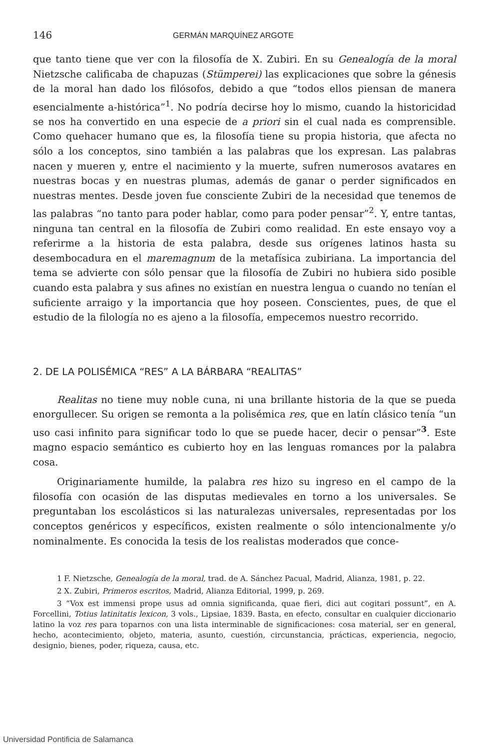146 GERMÁN MARQUÍNEZ ARGOTE
que tanto tiene que ver con la filosofía de X. Zubiri. En su Genealogía de la moral Nietzsche calificaba de chapuzas (Stümperei) las explicaciones que sobre la génesis de la moral han dado los filósofos, debido a que “todos ellos piensan de manera esencialmente a-histórica”<sup>1</sup>. No podría decirse hoy lo mismo, cuando la historicidad se nos ha convertido en una especie de a priori sin el cual nada es comprensible. Como quehacer humano que es, la filosofía tiene su propia historia, que afecta no sólo a los conceptos, sino también a las palabras que los expresan. Las palabras nacen y mueren y, entre el nacimiento y la muerte, sufren numerosos avatares en nuestras bocas y en nuestras plumas, además de ganar o perder significados en nuestras mentes. Desde joven fue consciente Zubiri de la necesidad que tenemos de las palabras “no tanto para poder hablar, como para poder pensar”<sup>2</sup>. Y, entre tantas, ninguna tan central en la filosofía de Zubiri como realidad. En este ensayo voy a referirme a la historia de esta palabra, desde sus orígenes latinos hasta su desembocadura en el maremagnum de la metafísica zubiriana. La importancia del tema se advierte con sólo pensar que la filosofía de Zubiri no hubiera sido posible cuando esta palabra y sus afines no existían en nuestra lengua o cuando no tenían el suficiente arraigo y la importancia que hoy poseen. Conscientes, pues, de que el estudio de la filología no es ajeno a la filosofía, empecemos nuestro recorrido.
2. DE LA POLISÉMICA “RES” A LA BÁRBARA “REALITAS”
Realitas no tiene muy noble cuna, ni una brillante historia de la que se pueda enorgullecer. Su origen se remonta a la polisémica res, que en latín clásico tenía “un uso casi infinito para significar todo lo que se puede hacer, decir o pensar”<sup>3</sup>. Este magno espacio semántico es cubierto hoy en las lenguas romances por la palabra cosa.
Originariamente humilde, la palabra res hizo su ingreso en el campo de la filosofía con ocasión de las disputas medievales en torno a los universales. Se preguntaban los escolásticos si las naturalezas universales, representadas por los conceptos genéricos y específicos, existen realmente o sólo intencionalmente y/o nominalmente. Es conocida la tesis de los realistas moderados que conce-
1 F. Nietzsche, Genealogía de la moral, trad. de A. Sánchez Pacual, Madrid, Alianza, 1981, p. 22.
2 X. Zubiri, Primeros escritos, Madrid, Alianza Editorial, 1999, p. 269.
3 “Vox est immensi prope usus ad omnia significanda, quae fieri, dici aut cogitari possunt”, en A. Forcellini, Totius latinitatis lexicon, 3 vols., Lipsiae, 1839. Basta, en efecto, consultar en cualquier diccionario latino la voz res para toparnos con una lista interminable de significaciones: cosa material, ser en general, hecho, acontecimiento, objeto, materia, asunto, cuestión, circunstancia, prácticas, experiencia, negocio, designio, bienes, poder, riqueza, causa, etc.
Universidad Pontificia de Salamanca